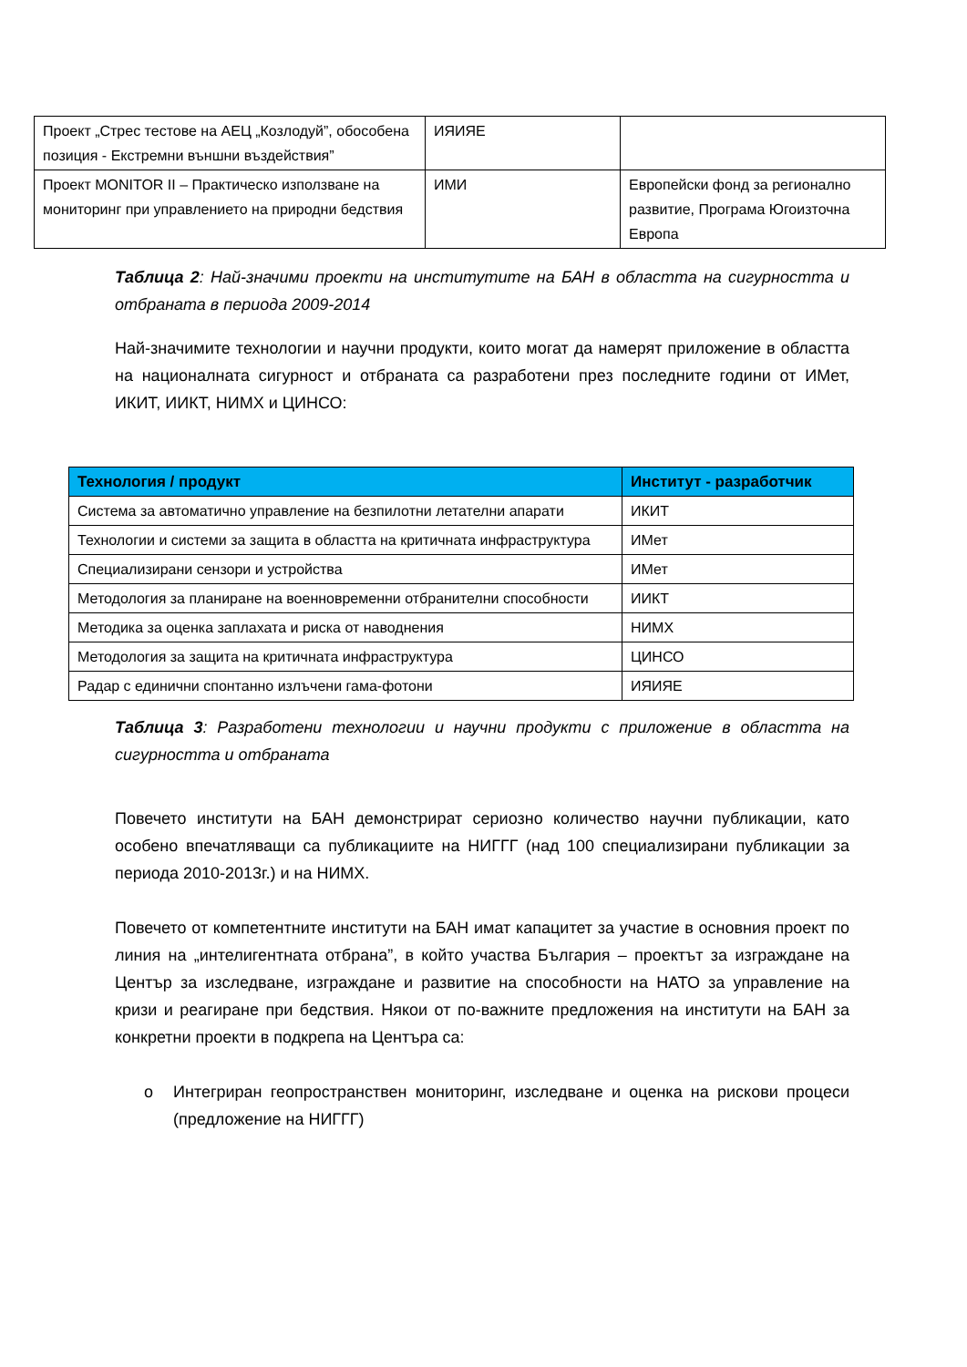| Проект „Стрес тестове на АЕЦ „Козлодуй”, обособена позиция - Екстремни външни въздействия” | ИЯИЯЕ | |
| Проект MONITOR II – Практическо използване на мониторинг при управлението на природни бедствия | ИМИ | Европейски фонд за регионално развитие, Програма Югоизточна Европа |
Таблица 2: Най-значими проекти на институтите на БАН в областта на сигурността и отбраната в периода 2009-2014
Най-значимите технологии и научни продукти, които могат да намерят приложение в областта на националната сигурност и отбраната са разработени през последните години от ИМет, ИКИТ, ИИКТ, НИМХ и ЦИНСО:
| Технология / продукт | Институт - разработчик |
| --- | --- |
| Система за автоматично управление на безпилотни летателни апарати | ИКИТ |
| Технологии и системи за защита в областта на критичната инфраструктура | ИМет |
| Специализирани сензори и устройства | ИМет |
| Методология за планиране на военновременни отбранителни способности | ИИКТ |
| Методика за оценка заплахата и риска от наводнения | НИМХ |
| Методология за защита на критичната инфраструктура | ЦИНСО |
| Радар с единични спонтанно излъчени гама-фотони | ИЯИЯЕ |
Таблица 3: Разработени технологии и научни продукти с приложение в областта на сигурността и отбраната
Повечето институти на БАН демонстрират сериозно количество научни публикации, като особено впечатляващи са публикациите на НИГГГ (над 100 специализирани публикации за периода 2010-2013г.) и на НИМХ.
Повечето от компетентните институти на БАН имат капацитет за участие в основния проект по линия на „интелигентната отбрана”, в който участва България – проектът за изграждане на Център за изследване, изграждане и развитие на способности на НАТО за управление на кризи и реагиране при бедствия. Някои от по-важните предложения на институти на БАН за конкретни проекти в подкрепа на Центъра са:
o Интегриран геопространствен мониторинг, изследване и оценка на рискови процеси (предложение на НИГГГ)